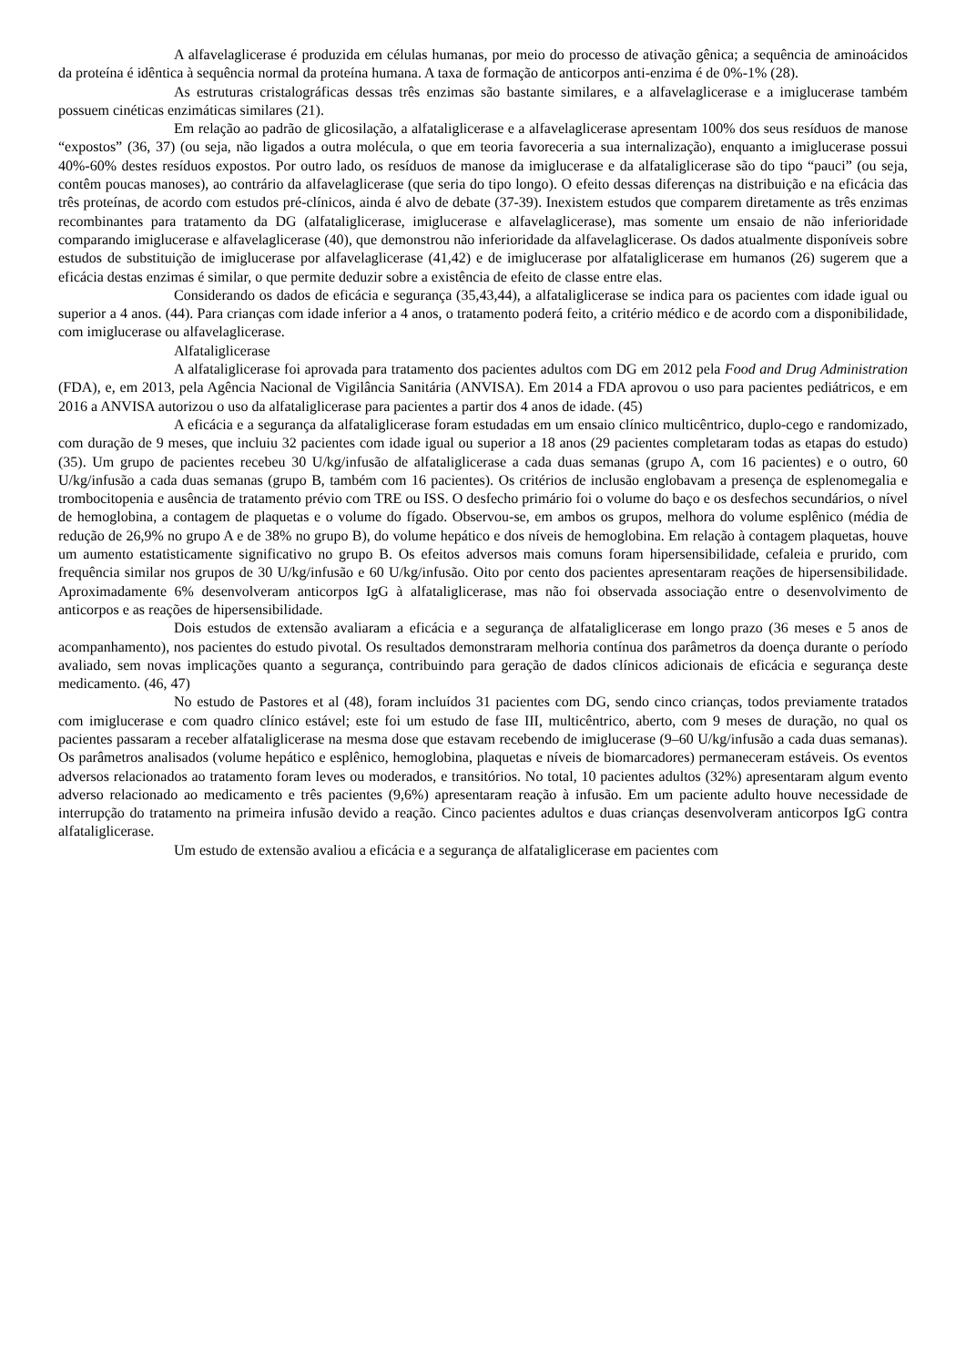A alfavelaglicerase é produzida em células humanas, por meio do processo de ativação gênica; a sequência de aminoácidos da proteína é idêntica à sequência normal da proteína humana. A taxa de formação de anticorpos anti-enzima é de 0%-1% (28).
As estruturas cristalográficas dessas três enzimas são bastante similares, e a alfavelaglicerase e a imiglucerase também possuem cinéticas enzimáticas similares (21).
Em relação ao padrão de glicosilação, a alfataliglicerase e a alfavelaglicerase apresentam 100% dos seus resíduos de manose “expostos” (36, 37) (ou seja, não ligados a outra molécula, o que em teoria favoreceria a sua internalização), enquanto a imiglucerase possui 40%-60% destes resíduos expostos. Por outro lado, os resíduos de manose da imiglucerase e da alfataliglicerase são do tipo “pauci” (ou seja, contêm poucas manoses), ao contrário da alfavelaglicerase (que seria do tipo longo). O efeito dessas diferenças na distribuição e na eficácia das três proteínas, de acordo com estudos pré-clínicos, ainda é alvo de debate (37-39). Inexistem estudos que comparem diretamente as três enzimas recombinantes para tratamento da DG (alfataliglicerase, imiglucerase e alfavelaglicerase), mas somente um ensaio de não inferioridade comparando imiglucerase e alfavelaglicerase (40), que demonstrou não inferioridade da alfavelaglicerase. Os dados atualmente disponíveis sobre estudos de substituição de imiglucerase por alfavelaglicerase (41,42) e de imiglucerase por alfataliglicerase em humanos (26) sugerem que a eficácia destas enzimas é similar, o que permite deduzir sobre a existência de efeito de classe entre elas.
Considerando os dados de eficácia e segurança (35,43,44), a alfataliglicerase se indica para os pacientes com idade igual ou superior a 4 anos. (44). Para crianças com idade inferior a 4 anos, o tratamento poderá feito, a critério médico e de acordo com a disponibilidade, com imiglucerase ou alfavelaglicerase.
Alfataliglicerase
A alfataliglicerase foi aprovada para tratamento dos pacientes adultos com DG em 2012 pela Food and Drug Administration (FDA), e, em 2013, pela Agência Nacional de Vigilância Sanitária (ANVISA). Em 2014 a FDA aprovou o uso para pacientes pediátricos, e em 2016 a ANVISA autorizou o uso da alfataliglicerase para pacientes a partir dos 4 anos de idade. (45)
A eficácia e a segurança da alfataliglicerase foram estudadas em um ensaio clínico multicêntrico, duplo-cego e randomizado, com duração de 9 meses, que incluiu 32 pacientes com idade igual ou superior a 18 anos (29 pacientes completaram todas as etapas do estudo) (35). Um grupo de pacientes recebeu 30 U/kg/infusão de alfataliglicerase a cada duas semanas (grupo A, com 16 pacientes) e o outro, 60 U/kg/infusão a cada duas semanas (grupo B, também com 16 pacientes). Os critérios de inclusão englobavam a presença de esplenomegalia e trombocitopenia e ausência de tratamento prévio com TRE ou ISS. O desfecho primário foi o volume do baço e os desfechos secundários, o nível de hemoglobina, a contagem de plaquetas e o volume do fígado. Observou-se, em ambos os grupos, melhora do volume esplênico (média de redução de 26,9% no grupo A e de 38% no grupo B), do volume hepático e dos níveis de hemoglobina. Em relação à contagem plaquetas, houve um aumento estatisticamente significativo no grupo B. Os efeitos adversos mais comuns foram hipersensibilidade, cefaleia e prurido, com frequência similar nos grupos de 30 U/kg/infusão e 60 U/kg/infusão. Oito por cento dos pacientes apresentaram reações de hipersensibilidade. Aproximadamente 6% desenvolveram anticorpos IgG à alfataliglicerase, mas não foi observada associação entre o desenvolvimento de anticorpos e as reações de hipersensibilidade.
Dois estudos de extensão avaliaram a eficácia e a segurança de alfataliglicerase em longo prazo (36 meses e 5 anos de acompanhamento), nos pacientes do estudo pivotal. Os resultados demonstraram melhoria contínua dos parâmetros da doença durante o período avaliado, sem novas implicações quanto a segurança, contribuindo para geração de dados clínicos adicionais de eficácia e segurança deste medicamento. (46, 47)
No estudo de Pastores et al (48), foram incluídos 31 pacientes com DG, sendo cinco crianças, todos previamente tratados com imiglucerase e com quadro clínico estável; este foi um estudo de fase III, multicêntrico, aberto, com 9 meses de duração, no qual os pacientes passaram a receber alfataliglicerase na mesma dose que estavam recebendo de imiglucerase (9–60 U/kg/infusão a cada duas semanas). Os parâmetros analisados (volume hepático e esplênico, hemoglobina, plaquetas e níveis de biomarcadores) permaneceram estáveis. Os eventos adversos relacionados ao tratamento foram leves ou moderados, e transitórios. No total, 10 pacientes adultos (32%) apresentaram algum evento adverso relacionado ao medicamento e três pacientes (9,6%) apresentaram reação à infusão. Em um paciente adulto houve necessidade de interrupção do tratamento na primeira infusão devido a reação. Cinco pacientes adultos e duas crianças desenvolveram anticorpos IgG contra alfataliglicerase.
Um estudo de extensão avaliou a eficácia e a segurança de alfataliglicerase em pacientes com